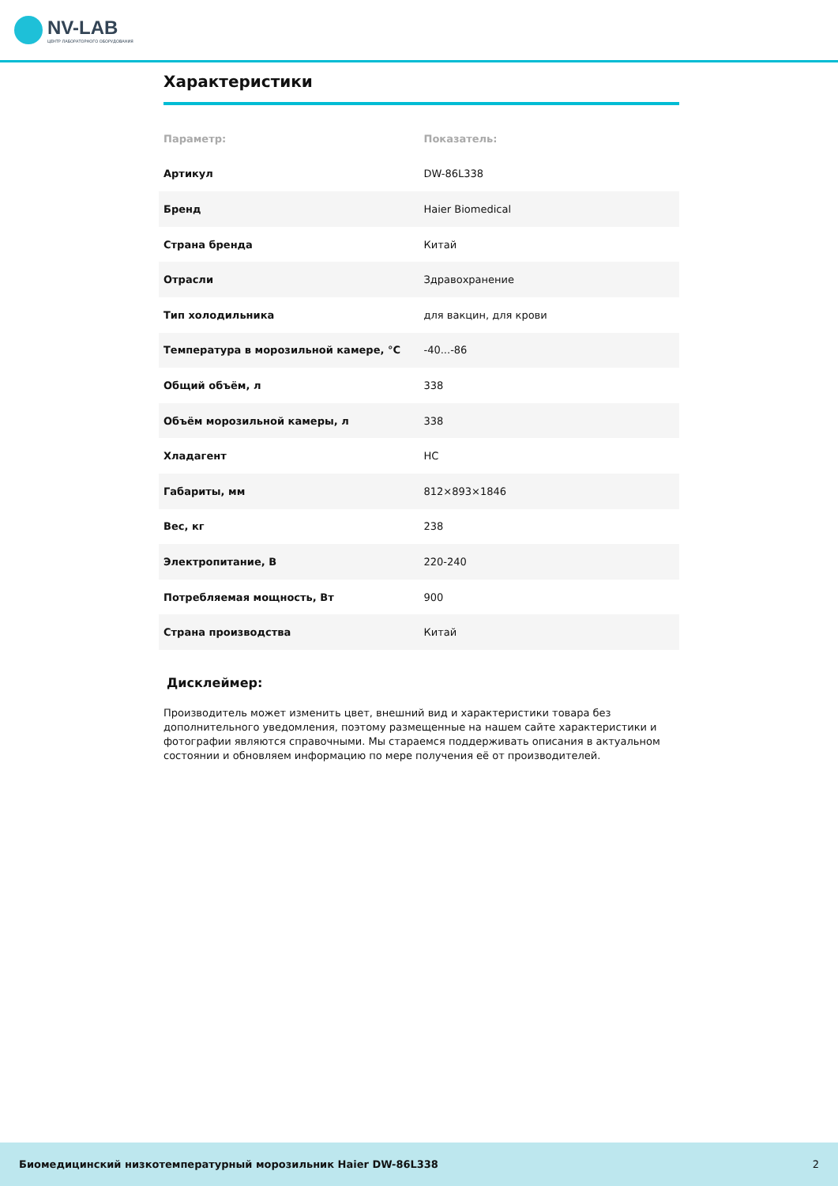NV-LAB
ЦЕНТР ЛАБОРАТОРНОГО ОБОРУДОВАНИЯ
Характеристики
| Параметр: | Показатель: |
| --- | --- |
| Артикул | DW-86L338 |
| Бренд | Haier Biomedical |
| Страна бренда | Китай |
| Отрасли | Здравохранение |
| Тип холодильника | для вакцин, для крови |
| Температура в морозильной камере, °C | -40...-86 |
| Общий объём, л | 338 |
| Объём морозильной камеры, л | 338 |
| Хладагент | HC |
| Габариты, мм | 812×893×1846 |
| Вес, кг | 238 |
| Электропитание, В | 220-240 |
| Потребляемая мощность, Вт | 900 |
| Страна производства | Китай |
Дисклеймер:
Производитель может изменить цвет, внешний вид и характеристики товара без дополнительного уведомления, поэтому размещенные на нашем сайте характеристики и фотографии являются справочными. Мы стараемся поддерживать описания в актуальном состоянии и обновляем информацию по мере получения её от производителей.
Биомедицинский низкотемпературный морозильник Haier DW-86L338 2